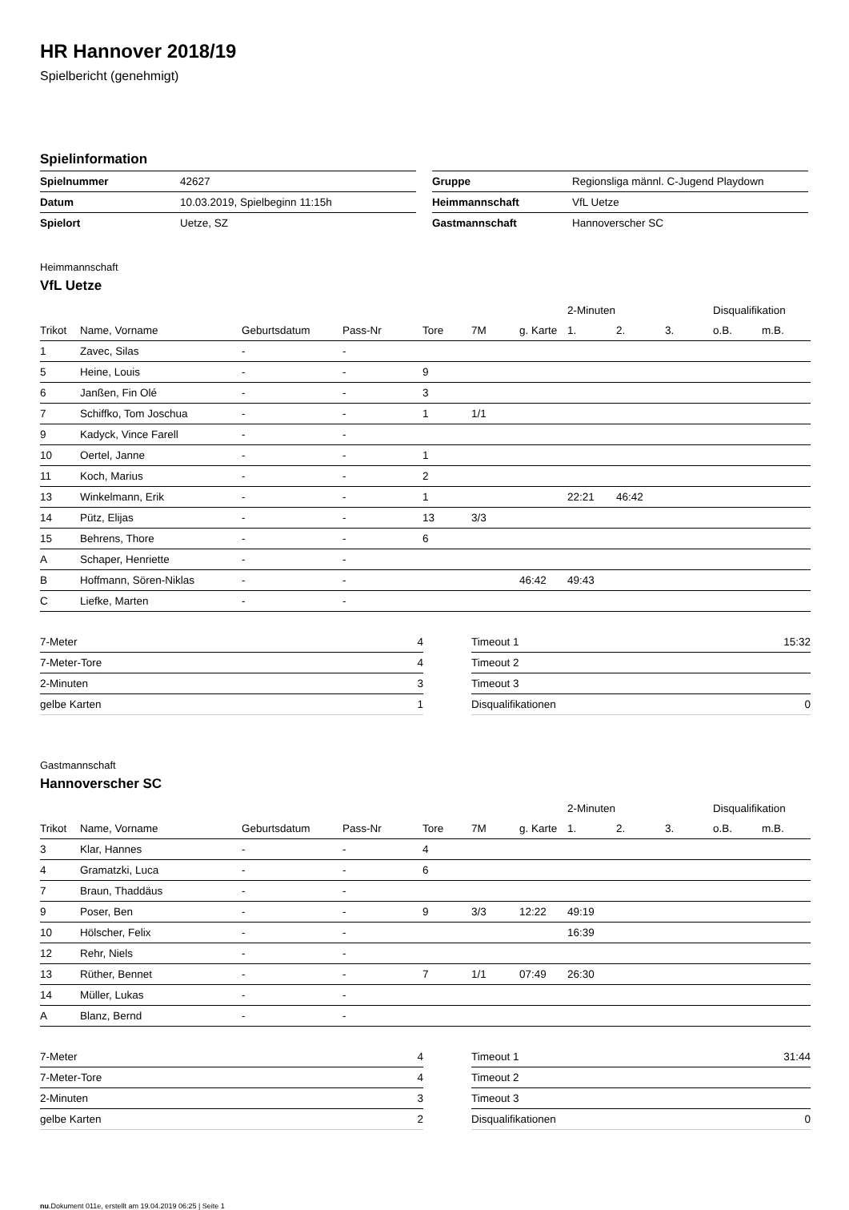HR Hannover 2018/19
Spielbericht (genehmigt)
Spielinformation
| Spielnummer | 42627 |
| Datum | 10.03.2019, Spielbeginn 11:15h |
| Spielort | Uetze, SZ |
| Gruppe | Regionsliga männl. C-Jugend Playdown |
| Heimmannschaft | VfL Uetze |
| Gastmannschaft | Hannoverscher SC |
Heimmannschaft
VfL Uetze
| | | | | | | | 2-Minuten | | | Disqualifikation | |
| --- | --- | --- | --- | --- | --- | --- | --- | --- | --- | --- | --- |
| Trikot | Name, Vorname | Geburtsdatum | Pass-Nr | Tore | 7M | g. Karte | 1. | 2. | 3. | o.B. | m.B. |
| 1 | Zavec, Silas | - | - | | | | | | | | |
| 5 | Heine, Louis | - | - | 9 | | | | | | | |
| 6 | Janßen, Fin Olé | - | - | 3 | | | | | | | |
| 7 | Schiffko, Tom Joschua | - | - | 1 | 1/1 | | | | | | |
| 9 | Kadyck, Vince Farell | - | - | | | | | | | | |
| 10 | Oertel, Janne | - | - | 1 | | | | | | | |
| 11 | Koch, Marius | - | - | 2 | | | | | | | |
| 13 | Winkelmann, Erik | - | - | 1 | | | 22:21 | 46:42 | | | |
| 14 | Pütz, Elijas | - | - | 13 | 3/3 | | | | | | |
| 15 | Behrens, Thore | - | - | 6 | | | | | | | |
| A | Schaper, Henriette | - | - | | | | | | | | |
| B | Hoffmann, Sören-Niklas | - | - | | | 46:42 | 49:43 | | | | |
| C | Liefke, Marten | - | - | | | | | | | | |
| 7-Meter | 4 |
| 7-Meter-Tore | 4 |
| 2-Minuten | 3 |
| gelbe Karten | 1 |
| Timeout 1 | 15:32 |
| Timeout 2 | |
| Timeout 3 | |
| Disqualifikationen | 0 |
Gastmannschaft
Hannoverscher SC
| | | | | | | | 2-Minuten | | | Disqualifikation | |
| --- | --- | --- | --- | --- | --- | --- | --- | --- | --- | --- | --- |
| Trikot | Name, Vorname | Geburtsdatum | Pass-Nr | Tore | 7M | g. Karte | 1. | 2. | 3. | o.B. | m.B. |
| 3 | Klar, Hannes | - | - | 4 | | | | | | | |
| 4 | Gramatzki, Luca | - | - | 6 | | | | | | | |
| 7 | Braun, Thaddäus | - | - | | | | | | | | |
| 9 | Poser, Ben | - | - | 9 | 3/3 | 12:22 | 49:19 | | | | |
| 10 | Hölscher, Felix | - | - | | | | 16:39 | | | | |
| 12 | Rehr, Niels | - | - | | | | | | | | |
| 13 | Rüther, Bennet | - | - | 7 | 1/1 | 07:49 | 26:30 | | | | |
| 14 | Müller, Lukas | - | - | | | | | | | | |
| A | Blanz, Bernd | - | - | | | | | | | | |
| 7-Meter | 4 |
| 7-Meter-Tore | 4 |
| 2-Minuten | 3 |
| gelbe Karten | 2 |
| Timeout 1 | 31:44 |
| Timeout 2 | |
| Timeout 3 | |
| Disqualifikationen | 0 |
nu.Dokument 011e, erstellt am 19.04.2019 06:25 | Seite 1